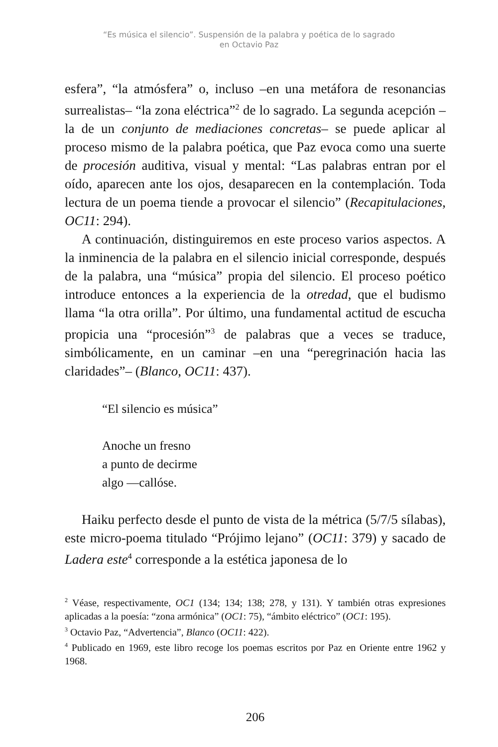“Es música el silencio”. Suspensión de la palabra y poética de lo sagrado
en Octavio Paz
esfera”, “la atmósfera” o, incluso –en una metáfora de resonancias surrealistas– “la zona eléctrica”<sup>2</sup> de lo sagrado. La segunda acepción –la de un conjunto de mediaciones concretas– se puede aplicar al proceso mismo de la palabra poética, que Paz evoca como una suerte de procesión auditiva, visual y mental: “Las palabras entran por el oído, aparecen ante los ojos, desaparecen en la contemplación. Toda lectura de un poema tiende a provocar el silencio” (Recapitulaciones, OC11: 294).
A continuación, distinguiremos en este proceso varios aspectos. A la inminencia de la palabra en el silencio inicial corresponde, después de la palabra, una “música” propia del silencio. El proceso poético introduce entonces a la experiencia de la otredad, que el budismo llama “la otra orilla”. Por último, una fundamental actitud de escucha propicia una “procesión”<sup>3</sup> de palabras que a veces se traduce, simbólicamente, en un caminar –en una “peregrinación hacia las claridades”– (Blanco, OC11: 437).
“El silencio es música”
Anoche un fresno
a punto de decirme
algo —callóse.
Haiku perfecto desde el punto de vista de la métrica (5/7/5 sílabas), este micro-poema titulado “Prójimo lejano” (OC11: 379) y sacado de Ladera este<sup>4</sup> corresponde a la estética japonesa de lo
<sup>2</sup> Véase, respectivamente, OC1 (134; 134; 138; 278, y 131). Y también otras expresiones aplicadas a la poesía: “zona armónica” (OC1: 75), “ámbito eléctrico” (OC1: 195).
<sup>3</sup> Octavio Paz, “Advertencia”, Blanco (OC11: 422).
<sup>4</sup> Publicado en 1969, este libro recoge los poemas escritos por Paz en Oriente entre 1962 y 1968.
206